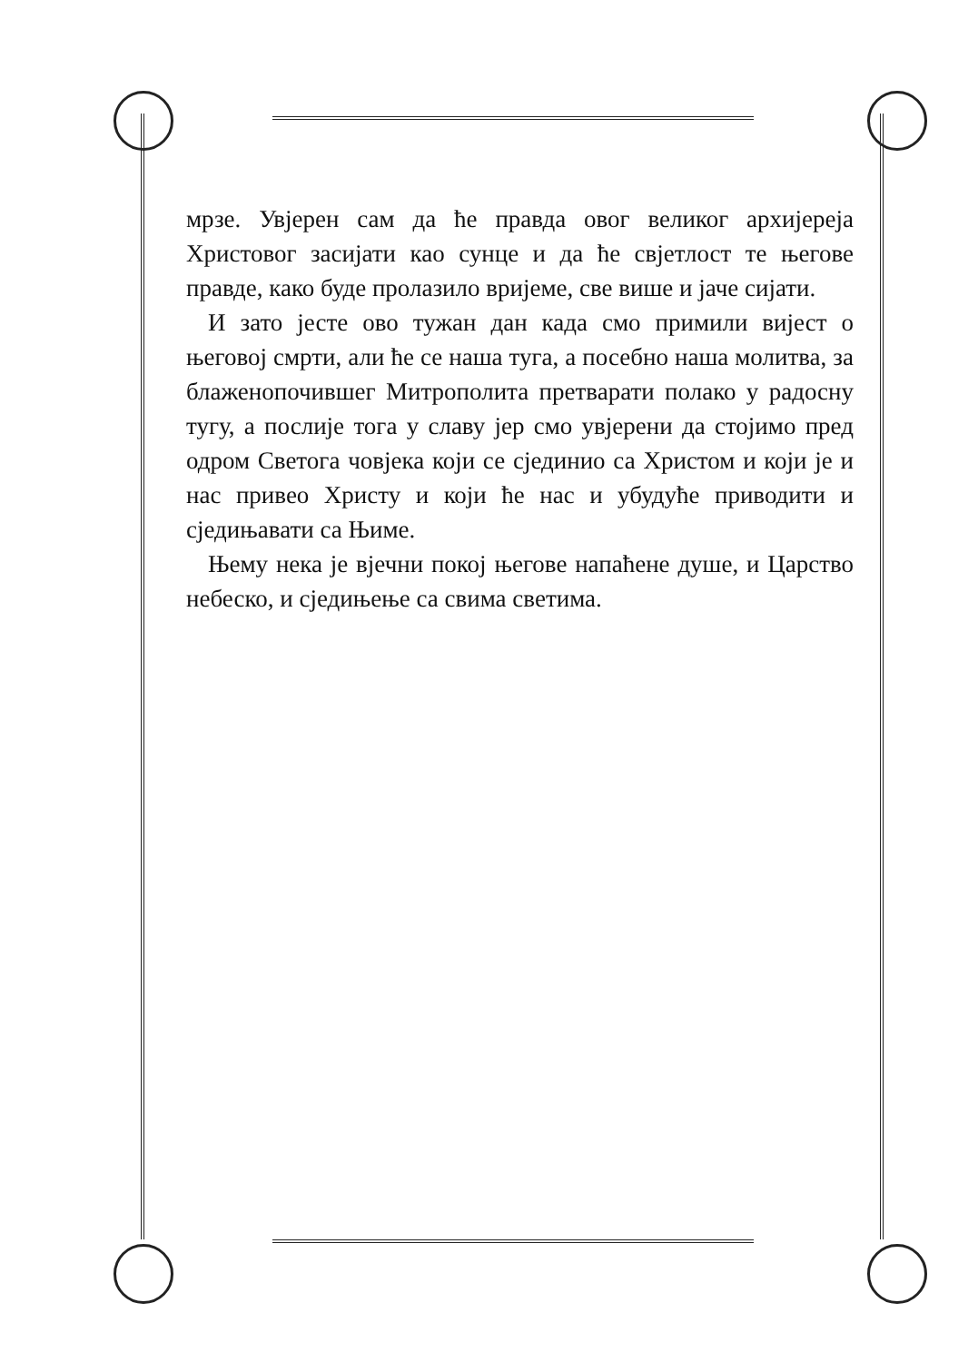мрзе. Увјерен сам да ће правда овог великог архије­реја Христовог засијати као сунце и да ће свјетлост те његове правде, како буде пролазило вријеме, све више и јаче сијати.
И зато јесте ово тужан дан када смо примили вијест о његовој смрти, али ће се наша туга, а по­себно наша молитва, за блаженопочившег Митро­полита претварати полако у радосну тугу, а послије тога у славу јер смо увјерени да стојимо пред одром Светога човјека који се сјединио са Христом и који је и нас привео Христу и који ће нас и убудуће при­водити и сједињавати са Њиме.
Њему нека је вјечни покој његове напаћене душе, и Царство небеско, и сједињење са свима светима.